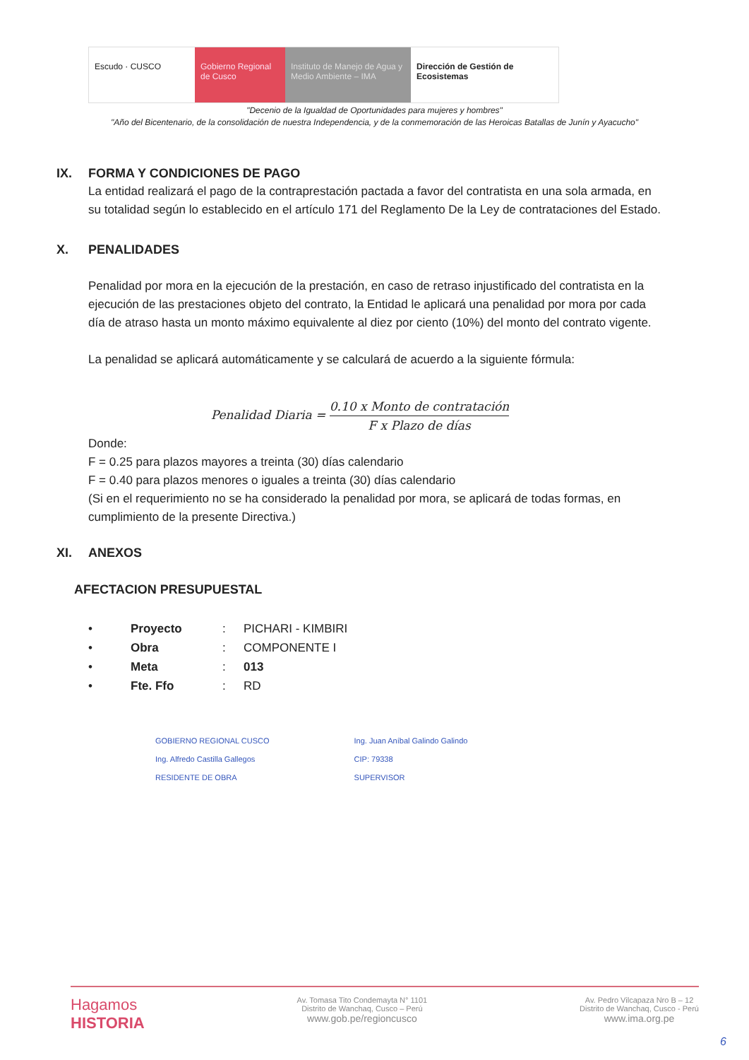Escudo · CUSCO Gobierno Regional de Cusco
Instituto de Manejo de Agua y Medio Ambiente – IMA
Dirección de Gestión de Ecosistemas
"Decenio de la Igualdad de Oportunidades para mujeres y hombres"
"Año del Bicentenario, de la consolidación de nuestra Independencia, y de la conmemoración de las Heroicas Batallas de Junín y Ayacucho"
IX. FORMA Y CONDICIONES DE PAGO
La entidad realizará el pago de la contraprestación pactada a favor del contratista en una sola armada, en su totalidad según lo establecido en el artículo 171 del Reglamento De la Ley de contrataciones del Estado.
X. PENALIDADES
Penalidad por mora en la ejecución de la prestación, en caso de retraso injustificado del contratista en la ejecución de las prestaciones objeto del contrato, la Entidad le aplicará una penalidad por mora por cada día de atraso hasta un monto máximo equivalente al diez por ciento (10%) del monto del contrato vigente.
La penalidad se aplicará automáticamente y se calculará de acuerdo a la siguiente fórmula:
Penalidad Diaria = 0.10 x Monto de contratación F x Plazo de días
Donde:
F = 0.25 para plazos mayores a treinta (30) días calendario
F = 0.40 para plazos menores o iguales a treinta (30) días calendario
(Si en el requerimiento no se ha considerado la penalidad por mora, se aplicará de todas formas, en cumplimiento de la presente Directiva.)
XI. ANEXOS
AFECTACION PRESUPUESTAL
• Proyecto: PICHARI - KIMBIRI
• Obra: COMPONENTE I
• Meta: 013
• Fte. Ffo: RD
GOBIERNO REGIONAL CUSCO
Ing. Alfredo Castilla Gallegos
RESIDENTE DE OBRA
Ing. Juan Aníbal Galindo Galindo
CIP: 79338
SUPERVISOR
Hagamos
HISTORIA
Av. Tomasa Tito Condemayta N° 1101
Distrito de Wanchaq, Cusco – Perú
www.gob.pe/regioncusco
Av. Pedro Vilcapaza Nro B – 12
Distrito de Wanchaq, Cusco - Perú
www.ima.org.pe
6